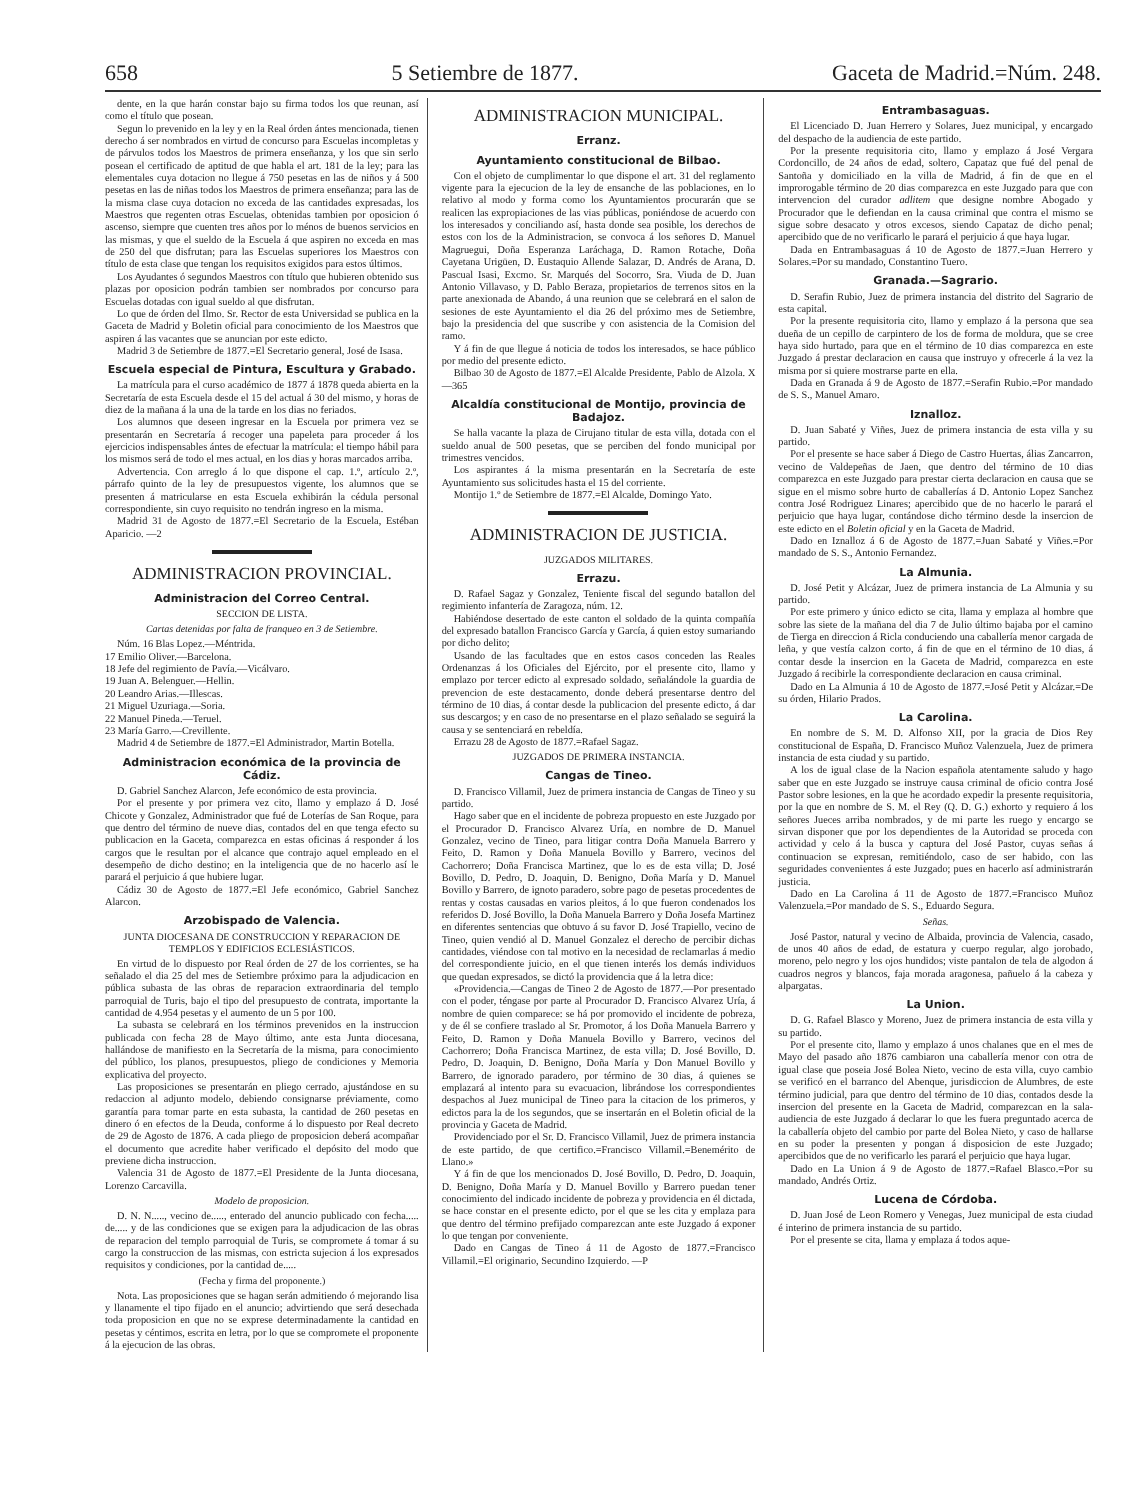658 5 Setiembre de 1877. Gaceta de Madrid.=Núm. 248.
dente, en la que harán constar bajo su firma todos los que reunan, así como el título que posean.
Segun lo prevenido en la ley y en la Real órden ántes mencionada, tienen derecho á ser nombrados en virtud de concurso para Escuelas incompletas y de párvulos todos los Maestros de primera enseñanza, y los que sin serlo posean el certificado de aptitud de que habla el art. 181 de la ley; para las elementales cuya dotacion no llegue á 750 pesetas en las de niños y á 500 pesetas en las de niñas todos los Maestros de primera enseñanza; para las de la misma clase cuya dotacion no exceda de las cantidades expresadas, los Maestros que regenten otras Escuelas, obtenidas tambien por oposicion ó ascenso, siempre que cuenten tres años por lo ménos de buenos servicios en las mismas, y que el sueldo de la Escuela á que aspiren no exceda en mas de 250 del que disfrutan; para las Escuelas superiores los Maestros con título de esta clase que tengan los requisitos exigidos para estos últimos.
Los Ayudantes ó segundos Maestros con título que hubieren obtenido sus plazas por oposicion podrán tambien ser nombrados por concurso para Escuelas dotadas con igual sueldo al que disfrutan.
Lo que de órden del Ilmo. Sr. Rector de esta Universidad se publica en la Gaceta de Madrid y Boletin oficial para conocimiento de los Maestros que aspiren á las vacantes que se anuncian por este edicto.
Madrid 3 de Setiembre de 1877.=El Secretario general, José de Isasa.
Escuela especial de Pintura, Escultura y Grabado.
La matrícula para el curso académico de 1877 á 1878 queda abierta en la Secretaría de esta Escuela desde el 15 del actual á 30 del mismo, y horas de diez de la mañana á la una de la tarde en los dias no feriados.
Los alumnos que deseen ingresar en la Escuela por primera vez se presentarán en Secretaría á recoger una papeleta para proceder á los ejercicios indispensables ántes de efectuar la matrícula: el tiempo hábil para los mismos será de todo el mes actual, en los dias y horas marcados arriba.
Advertencia. Con arreglo á lo que dispone el cap. 1.º, artículo 2.º, párrafo quinto de la ley de presupuestos vigente, los alumnos que se presenten á matricularse en esta Escuela exhibirán la cédula personal correspondiente, sin cuyo requisito no tendrán ingreso en la misma.
Madrid 31 de Agosto de 1877.=El Secretario de la Escuela, Estéban Aparicio. —2
ADMINISTRACION PROVINCIAL.
Administracion del Correo Central.
SECCION DE LISTA.
Cartas detenidas por falta de franqueo en 3 de Setiembre.
Núm. 16 Blas Lopez.—Méntrida.
17 Emilio Oliver.—Barcelona.
18 Jefe del regimiento de Pavía.—Vicálvaro.
19 Juan A. Belenguer.—Hellin.
20 Leandro Arias.—Illescas.
21 Miguel Uzuriaga.—Soria.
22 Manuel Pineda.—Teruel.
23 María Garro.—Crevillente.
Madrid 4 de Setiembre de 1877.=El Administrador, Martin Botella.
Administracion económica de la provincia de Cádiz.
D. Gabriel Sanchez Alarcon, Jefe económico de esta provincia.
Por el presente y por primera vez cito, llamo y emplazo á D. José Chicote y Gonzalez, Administrador que fué de Loterías de San Roque, para que dentro del término de nueve dias, contados del en que tenga efecto su publicacion en la Gaceta, comparezca en estas oficinas á responder á los cargos que le resultan por el alcance que contrajo aquel empleado en el desempeño de dicho destino; en la inteligencia que de no hacerlo así le parará el perjuicio á que hubiere lugar.
Cádiz 30 de Agosto de 1877.=El Jefe económico, Gabriel Sanchez Alarcon.
Arzobispado de Valencia.
JUNTA DIOCESANA DE CONSTRUCCION Y REPARACION DE TEMPLOS Y EDIFICIOS ECLESIÁSTICOS.
En virtud de lo dispuesto por Real órden de 27 de los corrientes, se ha señalado el dia 25 del mes de Setiembre próximo para la adjudicacion en pública subasta de las obras de reparacion extraordinaria del templo parroquial de Turis, bajo el tipo del presupuesto de contrata, importante la cantidad de 4.954 pesetas y el aumento de un 5 por 100.
La subasta se celebrará en los términos prevenidos en la instruccion publicada con fecha 28 de Mayo último, ante esta Junta diocesana, hallándose de manifiesto en la Secretaría de la misma, para conocimiento del público, los planos, presupuestos, pliego de condiciones y Memoria explicativa del proyecto.
Las proposiciones se presentarán en pliego cerrado, ajustándose en su redaccion al adjunto modelo, debiendo consignarse préviamente, como garantía para tomar parte en esta subasta, la cantidad de 260 pesetas en dinero ó en efectos de la Deuda, conforme á lo dispuesto por Real decreto de 29 de Agosto de 1876. A cada pliego de proposicion deberá acompañar el documento que acredite haber verificado el depósito del modo que previene dicha instruccion.
Valencia 31 de Agosto de 1877.=El Presidente de la Junta diocesana, Lorenzo Carcavilla.
Modelo de proposicion.
D. N. N....., vecino de....., enterado del anuncio publicado con fecha..... de..... y de las condiciones que se exigen para la adjudicacion de las obras de reparacion del templo parroquial de Turis, se compromete á tomar á su cargo la construccion de las mismas, con estricta sujecion á los expresados requisitos y condiciones, por la cantidad de.....
(Fecha y firma del proponente.)
Nota. Las proposiciones que se hagan serán admitiendo ó mejorando lisa y llanamente el tipo fijado en el anuncio; advirtiendo que será desechada toda proposicion en que no se exprese determinadamente la cantidad en pesetas y céntimos, escrita en letra, por lo que se compromete el proponente á la ejecucion de las obras.
ADMINISTRACION MUNICIPAL.
Erranz.
Ayuntamiento constitucional de Bilbao.
Con el objeto de cumplimentar lo que dispone el art. 31 del reglamento vigente para la ejecucion de la ley de ensanche de las poblaciones, en lo relativo al modo y forma como los Ayuntamientos procurarán que se realicen las expropiaciones de las vias públicas, poniéndose de acuerdo con los interesados y conciliando así, hasta donde sea posible, los derechos de estos con los de la Administracion, se convoca á los señores D. Manuel Magruegui, Doña Esperanza Laráchaga, D. Ramon Rotache, Doña Cayetana Urigüen, D. Eustaquio Allende Salazar, D. Andrés de Arana, D. Pascual Isasi, Excmo. Sr. Marqués del Socorro, Sra. Viuda de D. Juan Antonio Villavaso, y D. Pablo Beraza, propietarios de terrenos sitos en la parte anexionada de Abando, á una reunion que se celebrará en el salon de sesiones de este Ayuntamiento el dia 26 del próximo mes de Setiembre, bajo la presidencia del que suscribe y con asistencia de la Comision del ramo.
Y á fin de que llegue á noticia de todos los interesados, se hace público por medio del presente edicto.
Bilbao 30 de Agosto de 1877.=El Alcalde Presidente, Pablo de Alzola. X—365
Alcaldía constitucional de Montijo, provincia de Badajoz.
Se halla vacante la plaza de Cirujano titular de esta villa, dotada con el sueldo anual de 500 pesetas, que se perciben del fondo municipal por trimestres vencidos.
Los aspirantes á la misma presentarán en la Secretaría de este Ayuntamiento sus solicitudes hasta el 15 del corriente.
Montijo 1.º de Setiembre de 1877.=El Alcalde, Domingo Yato.
ADMINISTRACION DE JUSTICIA.
JUZGADOS MILITARES.
Errazu.
D. Rafael Sagaz y Gonzalez, Teniente fiscal del segundo batallon del regimiento infantería de Zaragoza, núm. 12.
Habiéndose desertado de este canton el soldado de la quinta compañía del expresado batallon Francisco García y García, á quien estoy sumariando por dicho delito;
Usando de las facultades que en estos casos conceden las Reales Ordenanzas á los Oficiales del Ejército, por el presente cito, llamo y emplazo por tercer edicto al expresado soldado, señalándole la guardia de prevencion de este destacamento, donde deberá presentarse dentro del término de 10 dias, á contar desde la publicacion del presente edicto, á dar sus descargos; y en caso de no presentarse en el plazo señalado se seguirá la causa y se sentenciará en rebeldía.
Errazu 28 de Agosto de 1877.=Rafael Sagaz.
JUZGADOS DE PRIMERA INSTANCIA.
Cangas de Tineo.
D. Francisco Villamil, Juez de primera instancia de Cangas de Tineo y su partido.
Hago saber que en el incidente de pobreza propuesto en este Juzgado por el Procurador D. Francisco Alvarez Uría, en nombre de D. Manuel Gonzalez, vecino de Tineo, para litigar contra Doña Manuela Barrero y Feito, D. Ramon y Doña Manuela Bovillo y Barrero, vecinos del Cachorrero; Doña Francisca Martinez, que lo es de esta villa; D. José Bovillo, D. Pedro, D. Joaquin, D. Benigno, Doña María y D. Manuel Bovillo y Barrero, de ignoto paradero, sobre pago de pesetas procedentes de rentas y costas causadas en varios pleitos, á lo que fueron condenados los referidos D. José Bovillo, la Doña Manuela Barrero y Doña Josefa Martinez en diferentes sentencias que obtuvo á su favor D. José Trapiello, vecino de Tineo, quien vendió al D. Manuel Gonzalez el derecho de percibir dichas cantidades, viéndose con tal motivo en la necesidad de reclamarlas á medio del correspondiente juicio, en el que tienen interés los demás individuos que quedan expresados, se dictó la providencia que á la letra dice:
«Providencia.—Cangas de Tineo 2 de Agosto de 1877.—Por presentado con el poder, téngase por parte al Procurador D. Francisco Alvarez Uría, á nombre de quien comparece: se há por promovido el incidente de pobreza, y de él se confiere traslado al Sr. Promotor, á los Doña Manuela Barrero y Feito, D. Ramon y Doña Manuela Bovillo y Barrero, vecinos del Cachorrero; Doña Francisca Martinez, de esta villa; D. José Bovillo, D. Pedro, D. Joaquin, D. Benigno, Doña María y Don Manuel Bovillo y Barrero, de ignorado paradero, por término de 30 dias, á quienes se emplazará al intento para su evacuacion, librándose los correspondientes despachos al Juez municipal de Tineo para la citacion de los primeros, y edictos para la de los segundos, que se insertarán en el Boletin oficial de la provincia y Gaceta de Madrid.
Providenciado por el Sr. D. Francisco Villamil, Juez de primera instancia de este partido, de que certifico.=Francisco Villamil.=Benemérito de Llano.»
Y á fin de que los mencionados D. José Bovillo, D. Pedro, D. Joaquin, D. Benigno, Doña María y D. Manuel Bovillo y Barrero puedan tener conocimiento del indicado incidente de pobreza y providencia en él dictada, se hace constar en el presente edicto, por el que se les cita y emplaza para que dentro del término prefijado comparezcan ante este Juzgado á exponer lo que tengan por conveniente.
Dado en Cangas de Tineo á 11 de Agosto de 1877.=Francisco Villamil.=El originario, Secundino Izquierdo. —P
Entrambasaguas.
El Licenciado D. Juan Herrero y Solares, Juez municipal, y encargado del despacho de la audiencia de este partido.
Por la presente requisitoria cito, llamo y emplazo á José Vergara Cordoncillo, de 24 años de edad, soltero, Capataz que fué del penal de Santoña y domiciliado en la villa de Madrid, á fin de que en el improrogable término de 20 dias comparezca en este Juzgado para que con intervencion del curador adlitem que designe nombre Abogado y Procurador que le defiendan en la causa criminal que contra el mismo se sigue sobre desacato y otros excesos, siendo Capataz de dicho penal; apercibido que de no verificarlo le parará el perjuicio á que haya lugar.
Dada en Entrambasaguas á 10 de Agosto de 1877.=Juan Herrero y Solares.=Por su mandado, Constantino Tuero.
Granada.—Sagrario.
D. Serafin Rubio, Juez de primera instancia del distrito del Sagrario de esta capital.
Por la presente requisitoria cito, llamo y emplazo á la persona que sea dueña de un cepillo de carpintero de los de forma de moldura, que se cree haya sido hurtado, para que en el término de 10 dias comparezca en este Juzgado á prestar declaracion en causa que instruyo y ofrecerle á la vez la misma por si quiere mostrarse parte en ella.
Dada en Granada á 9 de Agosto de 1877.=Serafin Rubio.=Por mandado de S. S., Manuel Amaro.
Iznalloz.
D. Juan Sabaté y Viñes, Juez de primera instancia de esta villa y su partido.
Por el presente se hace saber á Diego de Castro Huertas, álias Zancarron, vecino de Valdepeñas de Jaen, que dentro del término de 10 dias comparezca en este Juzgado para prestar cierta declaracion en causa que se sigue en el mismo sobre hurto de caballerías á D. Antonio Lopez Sanchez contra José Rodriguez Linares; apercibido que de no hacerlo le parará el perjuicio que haya lugar, contándose dicho término desde la insercion de este edicto en el Boletin oficial y en la Gaceta de Madrid.
Dado en Iznalloz á 6 de Agosto de 1877.=Juan Sabaté y Viñes.=Por mandado de S. S., Antonio Fernandez.
La Almunia.
D. José Petit y Alcázar, Juez de primera instancia de La Almunia y su partido.
Por este primero y único edicto se cita, llama y emplaza al hombre que sobre las siete de la mañana del dia 7 de Julio último bajaba por el camino de Tierga en direccion á Ricla conduciendo una caballería menor cargada de leña, y que vestía calzon corto, á fin de que en el término de 10 dias, á contar desde la insercion en la Gaceta de Madrid, comparezca en este Juzgado á recibirle la correspondiente declaracion en causa criminal.
Dado en La Almunia á 10 de Agosto de 1877.=José Petit y Alcázar.=De su órden, Hilario Prados.
La Carolina.
En nombre de S. M. D. Alfonso XII, por la gracia de Dios Rey constitucional de España, D. Francisco Muñoz Valenzuela, Juez de primera instancia de esta ciudad y su partido.
A los de igual clase de la Nacion española atentamente saludo y hago saber que en este Juzgado se instruye causa criminal de oficio contra José Pastor sobre lesiones, en la que he acordado expedir la presente requisitoria, por la que en nombre de S. M. el Rey (Q. D. G.) exhorto y requiero á los señores Jueces arriba nombrados, y de mi parte les ruego y encargo se sirvan disponer que por los dependientes de la Autoridad se proceda con actividad y celo á la busca y captura del José Pastor, cuyas señas á continuacion se expresan, remitiéndolo, caso de ser habido, con las seguridades convenientes á este Juzgado; pues en hacerlo así administrarán justicia.
Dado en La Carolina á 11 de Agosto de 1877.=Francisco Muñoz Valenzuela.=Por mandado de S. S., Eduardo Segura.
Señas.
José Pastor, natural y vecino de Albaida, provincia de Valencia, casado, de unos 40 años de edad, de estatura y cuerpo regular, algo jorobado, moreno, pelo negro y los ojos hundidos; viste pantalon de tela de algodon á cuadros negros y blancos, faja morada aragonesa, pañuelo á la cabeza y alpargatas.
La Union.
D. G. Rafael Blasco y Moreno, Juez de primera instancia de esta villa y su partido.
Por el presente cito, llamo y emplazo á unos chalanes que en el mes de Mayo del pasado año 1876 cambiaron una caballería menor con otra de igual clase que poseia José Bolea Nieto, vecino de esta villa, cuyo cambio se verificó en el barranco del Abenque, jurisdiccion de Alumbres, de este término judicial, para que dentro del término de 10 dias, contados desde la insercion del presente en la Gaceta de Madrid, comparezcan en la sala-audiencia de este Juzgado á declarar lo que les fuera preguntado acerca de la caballería objeto del cambio por parte del Bolea Nieto, y caso de hallarse en su poder la presenten y pongan á disposicion de este Juzgado; apercibidos que de no verificarlo les parará el perjuicio que haya lugar.
Dado en La Union á 9 de Agosto de 1877.=Rafael Blasco.=Por su mandado, Andrés Ortiz.
Lucena de Córdoba.
D. Juan José de Leon Romero y Venegas, Juez municipal de esta ciudad é interino de primera instancia de su partido.
Por el presente se cita, llama y emplaza á todos aque-